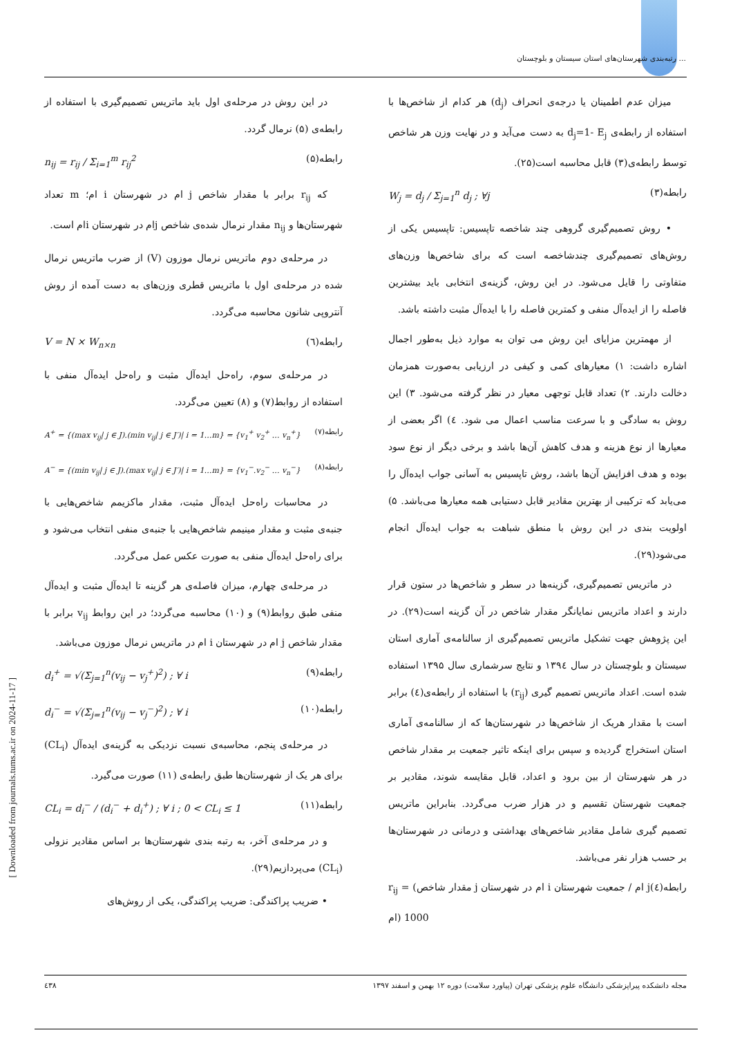رتبه‌بندی شهرستان‌های استان سیستان و بلوچستان ...
میزان عدم اطمینان یا درجه‌ی انحراف (d<sub>j</sub>) هر کدام از شاخص‌ها با استفاده از رابطه‌ی d<sub>j</sub>=1- E<sub>j</sub> به دست می‌آید و در نهایت وزن هر شاخص توسط رابطه‌ی(۳) قابل محاسبه است(۲۵).
W<sub>j</sub> = d<sub>j</sub> / Σ<sub>j=1</sub><sup>n</sup> d<sub>j</sub> ; ∀j رابطه(۳)
• روش تصمیم‌گیری گروهی چند شاخصه تاپسیس: تاپسیس یکی از روش‌های تصمیم‌گیری چندشاخصه است که برای شاخص‌ها وزن‌های متفاوتی را قایل می‌شود. در این روش، گزینه‌ی انتخابی باید بیشترین فاصله را از ایده‌آل منفی و کمترین فاصله را با ایده‌آل مثبت داشته باشد.
از مهمترین مزایای این روش می توان به موارد ذیل به‌طور اجمال اشاره داشت: ۱) معیارهای کمی و کیفی در ارزیابی به‌صورت همزمان دخالت دارند. ۲) تعداد قابل توجهی معیار در نظر گرفته می‌شود. ۳) این روش به سادگی و با سرعت مناسب اعمال می شود. ٤) اگر بعضی از معیارها از نوع هزینه و هدف کاهش آن‌ها باشد و برخی دیگر از نوع سود بوده و هدف افزایش آن‌ها باشد، روش تاپسیس به آسانی جواب ایده‌آل را می‌یابد که ترکیبی از بهترین مقادیر قابل دستیابی همه معیارها می‌باشد. ۵) اولویت بندی در این روش با منطق شباهت به جواب ایده‌آل انجام می‌شود(۲۹).
در ماتریس تصمیم‌گیری، گزینه‌ها در سطر و شاخص‌ها در ستون قرار دارند و اعداد ماتریس نمایانگر مقدار شاخص در آن گزینه است(۲۹). در این پژوهش جهت تشکیل ماتریس تصمیم‌گیری از سالنامه‌ی آماری استان سیستان و بلوچستان در سال ۱۳۹٤ و نتایج سرشماری سال ۱۳۹۵ استفاده شده است. اعداد ماتریس تصمیم گیری (r<sub>ij</sub>) با استفاده از رابطه‌ی(٤) برابر است با مقدار هریک از شاخص‌ها در شهرستان‌ها که از سالنامه‌ی آماری استان استخراج گردیده و سپس برای اینکه تاثیر جمعیت بر مقدار شاخص در هر شهرستان از بین برود و اعداد، قابل مقایسه شوند، مقادیر بر جمعیت شهرستان تقسیم و در هزار ضرب می‌گردد. بنابراین ماتریس تصمیم گیری شامل مقادیر شاخص‌های بهداشتی و درمانی در شهرستان‌ها بر حسب هزار نفر می‌باشد.
r<sub>ij</sub> = (مقدار شاخص j ام در شهرستان i ام / جمعیت شهرستان j ام) 1000 رابطه(٤)
در این روش در مرحله‌ی اول باید ماتریس تصمیم‌گیری با استفاده از رابطه‌ی (۵) نرمال گردد.
n<sub>ij</sub> = r<sub>ij</sub> / Σ<sub>i=1</sub><sup>m</sup> r<sub>ij</sub><sup>2</sup> رابطه(۵)
که r<sub>ij</sub> برابر با مقدار شاخص j ام در شهرستان i ام؛ m تعداد شهرستان‌ها و n<sub>ij</sub> مقدار نرمال شده‌ی شاخص jام در شهرستان iام است.
در مرحله‌ی دوم ماتریس نرمال موزون (V) از ضرب ماتریس نرمال شده در مرحله‌ی اول با ماتریس قطری وزن‌های به دست آمده از روش آنتروپی شانون محاسبه می‌گردد.
V = N × W<sub>n×n</sub> رابطه(٦)
در مرحله‌ی سوم، راه‌حل ایده‌آل مثبت و راه‌حل ایده‌آل منفی با استفاده از روابط(۷) و (۸) تعیین می‌گردد.
A<sup>+</sup> = {(max v<sub>ij</sub>| j ∈ J).(min v<sub>ij</sub>| j ∈ J′)| i = 1…m} = {v<sub>1</sub><sup>+</sup> v<sub>2</sub><sup>+</sup> … v<sub>n</sub><sup>+</sup>} رابطه(۷)
A<sup>−</sup> = {(min v<sub>ij</sub>| j ∈ J).(max v<sub>ij</sub>| j ∈ J′)| i = 1…m} = {v<sub>1</sub><sup>−</sup>.v<sub>2</sub><sup>−</sup> … v<sub>n</sub><sup>−</sup>} رابطه(۸)
در محاسبات راه‌حل ایده‌آل مثبت، مقدار ماکزیمم شاخص‌هایی با جنبه‌ی مثبت و مقدار مینیمم شاخص‌هایی با جنبه‌ی منفی انتخاب می‌شود و برای راه‌حل ایده‌آل منفی به صورت عکس عمل می‌گردد.
در مرحله‌ی چهارم، میزان فاصله‌ی هر گزینه تا ایده‌آل مثبت و ایده‌آل منفی طبق روابط(۹) و (۱۰) محاسبه می‌گردد؛ در این روابط v<sub>ij</sub> برابر با مقدار شاخص j ام در شهرستان i ام در ماتریس نرمال موزون می‌باشد.
d<sub>i</sub><sup>+</sup> = √(Σ<sub>j=1</sub><sup>n</sup>(v<sub>ij</sub> − v<sub>j</sub><sup>+</sup>)<sup>2</sup>) ; ∀ i رابطه(۹)
d<sub>i</sub><sup>−</sup> = √(Σ<sub>j=1</sub><sup>n</sup>(v<sub>ij</sub> − v<sub>j</sub><sup>−</sup>)<sup>2</sup>) ; ∀ i رابطه(۱۰)
در مرحله‌ی پنجم، محاسبه‌ی نسبت نزدیکی به گزینه‌ی ایده‌آل (CL<sub>i</sub>) برای هر یک از شهرستان‌ها طبق رابطه‌ی (۱۱) صورت می‌گیرد.
CL<sub>i</sub> = d<sub>i</sub><sup>−</sup> / (d<sub>i</sub><sup>−</sup> + d<sub>i</sub><sup>+</sup>) ; ∀ i ; 0 < CL<sub>i</sub> ≤ 1 رابطه(۱۱)
و در مرحله‌ی آخر، به رتبه بندی شهرستان‌ها بر اساس مقادیر نزولی (CL<sub>i</sub>) می‌پردازیم(۲۹).
• ضریب پراکندگی: ضریب پراکندگی، یکی از روش‌های
مجله دانشکده پیراپزشکی دانشگاه علوم پزشکی تهران (پیاورد سلامت) دوره ۱۲ بهمن و اسفند ۱۳۹۷ ٤۳۸
[ Downloaded from journals.tums.ac.ir on 2024-11-17 ]